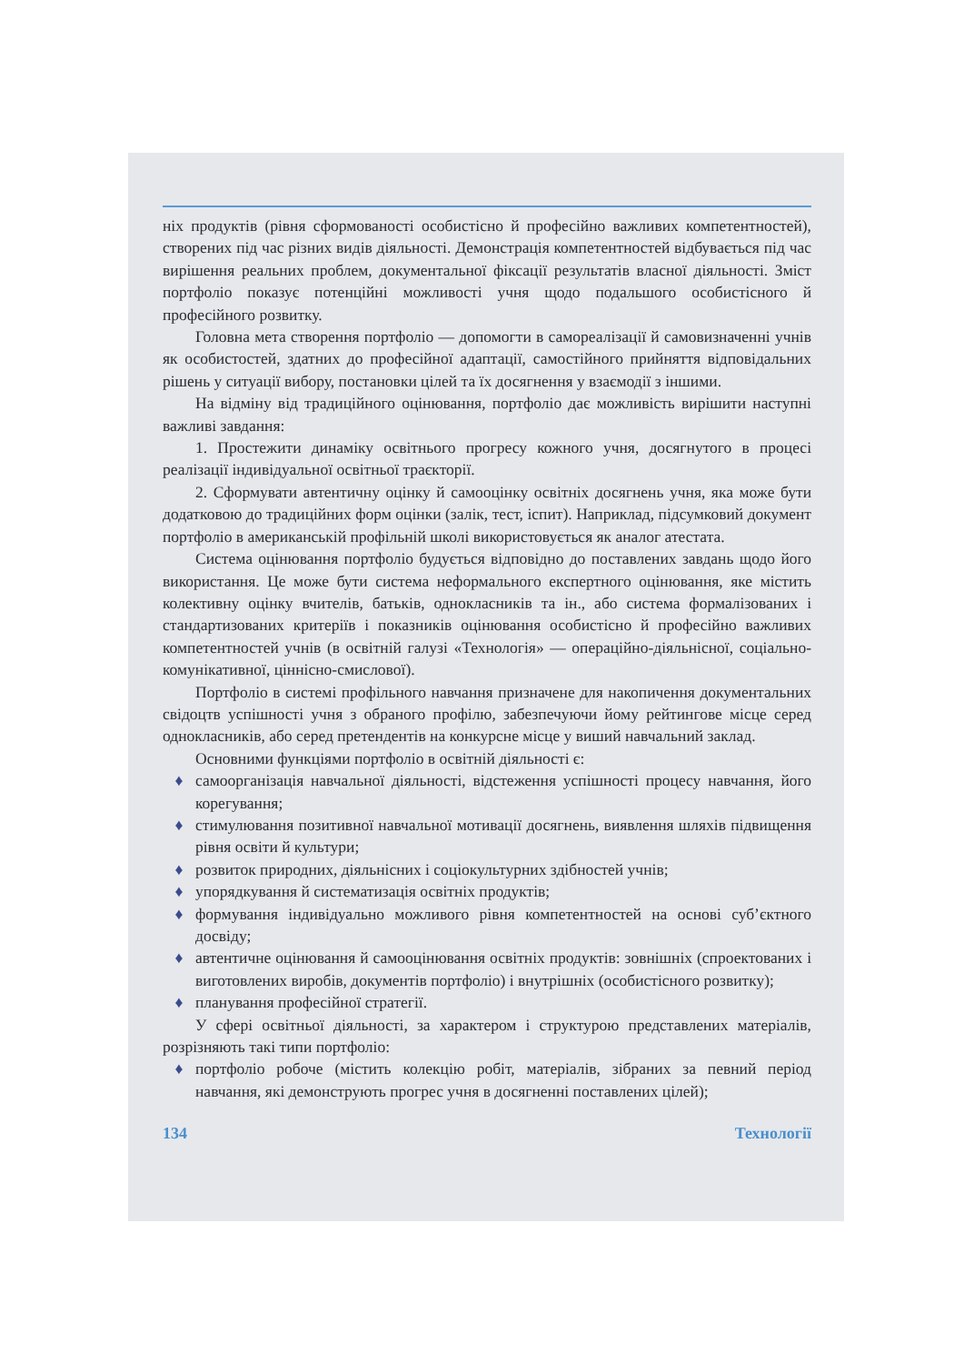ніх продуктів (рівня сформованості особистісно й професійно важливих компетентностей), створених під час різних видів діяльності. Демонстрація компетентностей відбувається під час вирішення реальних проблем, документальної фіксації результатів власної діяльності. Зміст портфоліо показує потенційні можливості учня щодо подальшого особистісного й професійного розвитку.
Головна мета створення портфоліо — допомогти в самореалізації й самовизначенні учнів як особистостей, здатних до професійної адаптації, самостійного прийняття відповідальних рішень у ситуації вибору, постановки цілей та їх досягнення у взаємодії з іншими.
На відміну від традиційного оцінювання, портфоліо дає можливість вирішити наступні важливі завдання:
1. Простежити динаміку освітнього прогресу кожного учня, досягнутого в процесі реалізації індивідуальної освітньої траєкторії.
2. Сформувати автентичну оцінку й самооцінку освітніх досягнень учня, яка може бути додатковою до традиційних форм оцінки (залік, тест, іспит). Наприклад, підсумковий документ портфоліо в американській профільній школі використовується як аналог атестата.
Система оцінювання портфоліо будується відповідно до поставлених завдань щодо його використання. Це може бути система неформального експертного оцінювання, яке містить колективну оцінку вчителів, батьків, однокласників та ін., або система формалізованих і стандартизованих критеріїв і показників оцінювання особистісно й професійно важливих компетентностей учнів (в освітній галузі «Технологія» — операційно-діяльнісної, соціально-комунікативної, ціннісно-смислової).
Портфоліо в системі профільного навчання призначене для накопичення документальних свідоцтв успішності учня з обраного профілю, забезпечуючи йому рейтингове місце серед однокласників, або серед претендентів на конкурсне місце у виший навчальний заклад.
Основними функціями портфоліо в освітній діяльності є:
♦ самоорганізація навчальної діяльності, відстеження успішності процесу навчання, його корегування;
♦ стимулювання позитивної навчальної мотивації досягнень, виявлення шляхів підвищення рівня освіти й культури;
♦ розвиток природних, діяльнісних і соціокультурних здібностей учнів;
♦ упорядкування й систематизація освітніх продуктів;
♦ формування індивідуально можливого рівня компетентностей на основі суб’єктного досвіду;
♦ автентичне оцінювання й самооцінювання освітніх продуктів: зовнішніх (спроектованих і виготовлених виробів, документів портфоліо) і внутрішніх (особистісного розвитку);
♦ планування професійної стратегії.
У сфері освітньої діяльності, за характером і структурою представлених матеріалів, розрізняють такі типи портфоліо:
♦ портфоліо робоче (містить колекцію робіт, матеріалів, зібраних за певний період навчання, які демонструють прогрес учня в досягненні поставлених цілей);
134 Технології